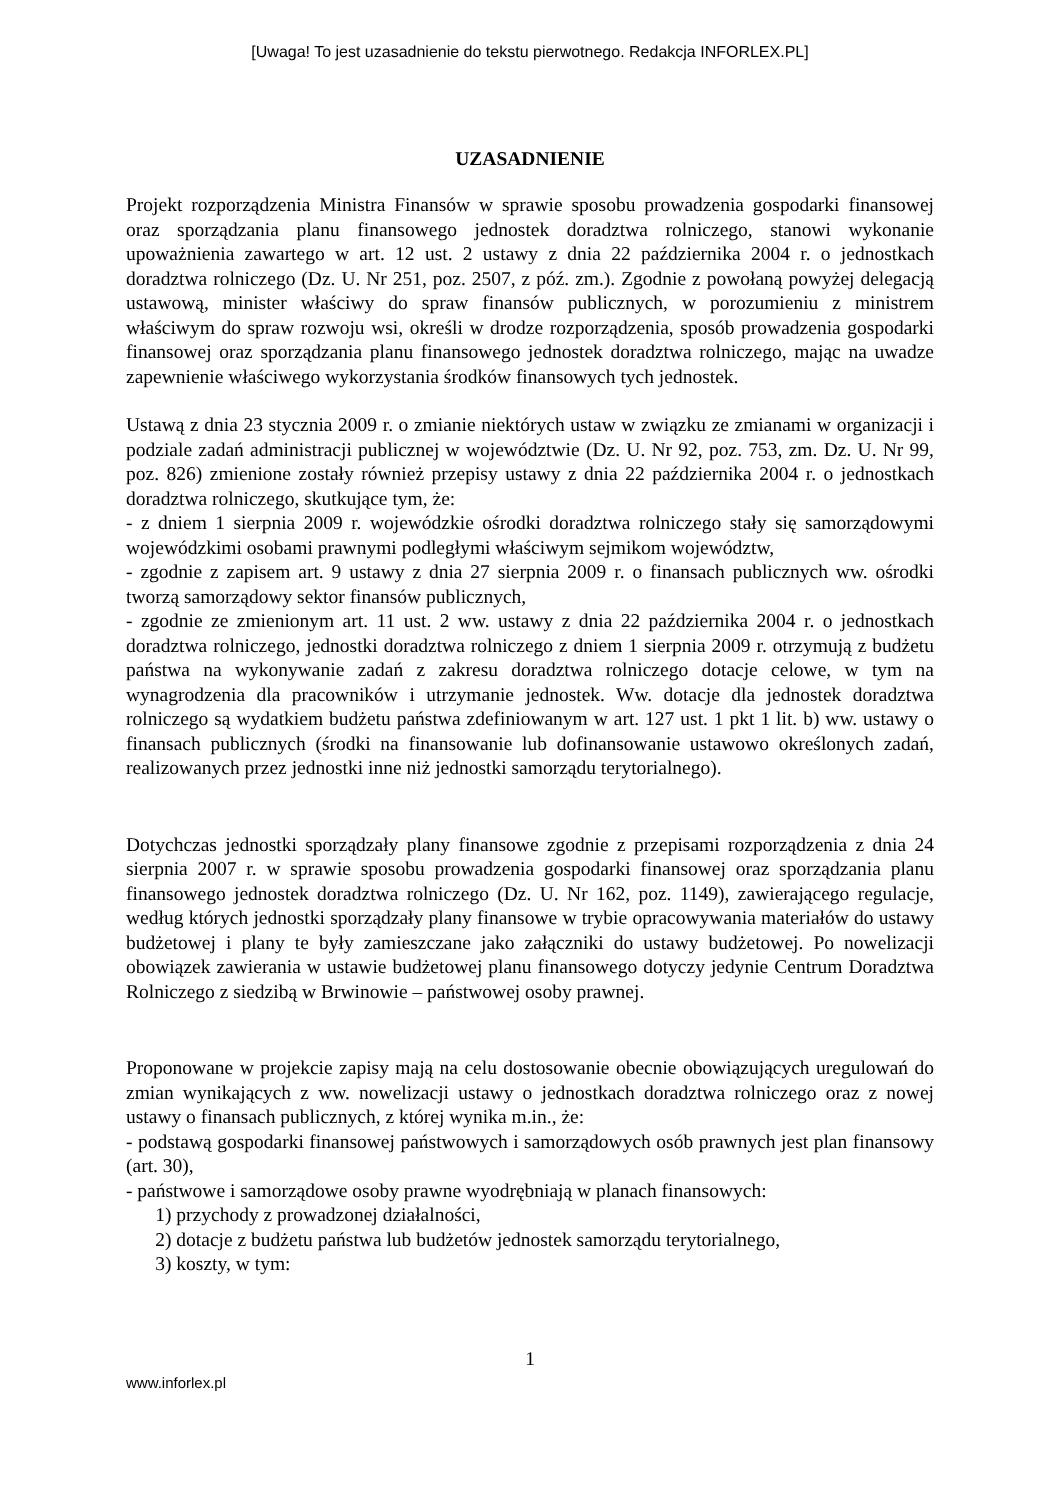[Uwaga! To jest uzasadnienie do tekstu pierwotnego. Redakcja INFORLEX.PL]
UZASADNIENIE
Projekt rozporządzenia Ministra Finansów w sprawie sposobu prowadzenia gospodarki finansowej oraz sporządzania planu finansowego jednostek doradztwa rolniczego, stanowi wykonanie upoważnienia zawartego w art. 12 ust. 2 ustawy z dnia 22 października 2004 r. o jednostkach doradztwa rolniczego (Dz. U. Nr 251, poz. 2507, z póź. zm.). Zgodnie z powołaną powyżej delegacją ustawową, minister właściwy do spraw finansów publicznych, w porozumieniu z ministrem właściwym do spraw rozwoju wsi, określi w drodze rozporządzenia, sposób prowadzenia gospodarki finansowej oraz sporządzania planu finansowego jednostek doradztwa rolniczego, mając na uwadze zapewnienie właściwego wykorzystania środków finansowych tych jednostek.
Ustawą z dnia 23 stycznia 2009 r. o zmianie niektórych ustaw w związku ze zmianami w organizacji i podziale zadań administracji publicznej w województwie (Dz. U. Nr 92, poz. 753, zm. Dz. U. Nr 99, poz. 826) zmienione zostały również przepisy ustawy z dnia 22 października 2004 r. o jednostkach doradztwa rolniczego, skutkujące tym, że:
- z dniem 1 sierpnia 2009 r. wojewódzkie ośrodki doradztwa rolniczego stały się samorządowymi wojewódzkimi osobami prawnymi podległymi właściwym sejmikom województw,
- zgodnie z zapisem art. 9 ustawy z dnia 27 sierpnia 2009 r. o finansach publicznych ww. ośrodki tworzą samorządowy sektor finansów publicznych,
- zgodnie ze zmienionym art. 11 ust. 2 ww. ustawy z dnia 22 października 2004 r. o jednostkach doradztwa rolniczego, jednostki doradztwa rolniczego z dniem 1 sierpnia 2009 r. otrzymują z budżetu państwa na wykonywanie zadań z zakresu doradztwa rolniczego dotacje celowe, w tym na wynagrodzenia dla pracowników i utrzymanie jednostek. Ww. dotacje dla jednostek doradztwa rolniczego są wydatkiem budżetu państwa zdefiniowanym w art. 127 ust. 1 pkt 1 lit. b) ww. ustawy o finansach publicznych (środki na finansowanie lub dofinansowanie ustawowo określonych zadań, realizowanych przez jednostki inne niż jednostki samorządu terytorialnego).
Dotychczas jednostki sporządzały plany finansowe zgodnie z przepisami rozporządzenia z dnia 24 sierpnia 2007 r. w sprawie sposobu prowadzenia gospodarki finansowej oraz sporządzania planu finansowego jednostek doradztwa rolniczego (Dz. U. Nr 162, poz. 1149), zawierającego regulacje, według których jednostki sporządzały plany finansowe w trybie opracowywania materiałów do ustawy budżetowej i plany te były zamieszczane jako załączniki do ustawy budżetowej. Po nowelizacji obowiązek zawierania w ustawie budżetowej planu finansowego dotyczy jedynie Centrum Doradztwa Rolniczego z siedzibą w Brwinowie – państwowej osoby prawnej.
Proponowane w projekcie zapisy mają na celu dostosowanie obecnie obowiązujących uregulowań do zmian wynikających z ww. nowelizacji ustawy o jednostkach doradztwa rolniczego oraz z nowej ustawy o finansach publicznych, z której wynika m.in., że:
- podstawą gospodarki finansowej państwowych i samorządowych osób prawnych jest plan finansowy (art. 30),
- państwowe i samorządowe osoby prawne wyodrębniają w planach finansowych:
1) przychody z prowadzonej działalności,
2) dotacje z budżetu państwa lub budżetów jednostek samorządu terytorialnego,
3) koszty, w tym:
1
www.inforlex.pl